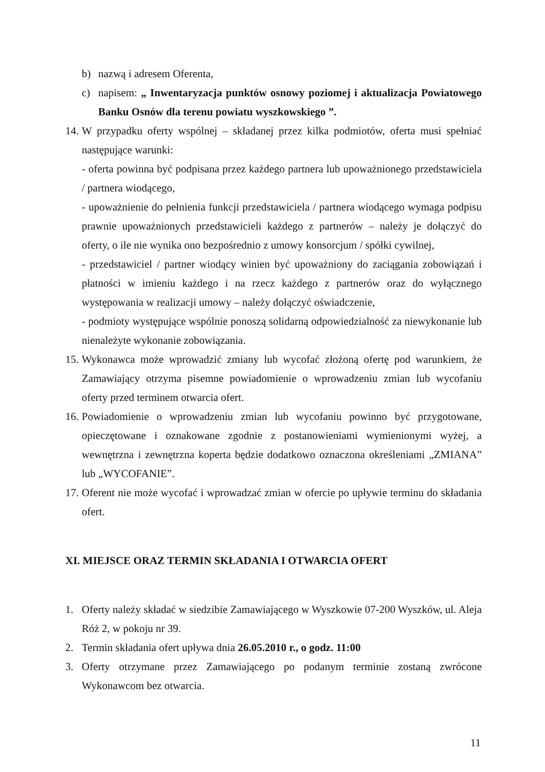b) nazwą i adresem Oferenta,
c) napisem: „ Inwentaryzacja punktów osnowy poziomej i aktualizacja Powiatowego Banku Osnów dla terenu powiatu wyszkowskiego ”.
14.
W przypadku oferty wspólnej – składanej przez kilka podmiotów, oferta musi spełniać następujące warunki:
- oferta powinna być podpisana przez każdego partnera lub upoważnionego przedstawiciela / partnera wiodącego,
- upoważnienie do pełnienia funkcji przedstawiciela / partnera wiodącego wymaga podpisu prawnie upoważnionych przedstawicieli każdego z partnerów – należy je dołączyć do oferty, o ile nie wynika ono bezpośrednio z umowy konsorcjum / spółki cywilnej,
- przedstawiciel / partner wiodący winien być upoważniony do zaciągania zobowiązań i płatności w imieniu każdego i na rzecz każdego z partnerów oraz do wyłącznego występowania w realizacji umowy – należy dołączyć oświadczenie,
- podmioty występujące wspólnie ponoszą solidarną odpowiedzialność za niewykonanie lub nienależyte wykonanie zobowiązania.
15.
Wykonawca może wprowadzić zmiany lub wycofać złożoną ofertę pod warunkiem, że Zamawiający otrzyma pisemne powiadomienie o wprowadzeniu zmian lub wycofaniu oferty przed terminem otwarcia ofert.
16.
Powiadomienie o wprowadzeniu zmian lub wycofaniu powinno być przygotowane, opieczętowane i oznakowane zgodnie z postanowieniami wymienionymi wyżej, a wewnętrzna i zewnętrzna koperta będzie dodatkowo oznaczona określeniami „ZMIANA” lub „WYCOFANIE”.
17.
Oferent nie może wycofać i wprowadzać zmian w ofercie po upływie terminu do składania ofert.
XI. MIEJSCE ORAZ TERMIN SKŁADANIA I OTWARCIA OFERT
1. Oferty należy składać w siedzibie Zamawiającego w Wyszkowie 07-200 Wyszków, ul. Aleja Róż 2, w pokoju nr 39.
2. Termin składania ofert upływa dnia 26.05.2010 r., o godz. 11:00
3. Oferty otrzymane przez Zamawiającego po podanym terminie zostaną zwrócone Wykonawcom bez otwarcia.
11